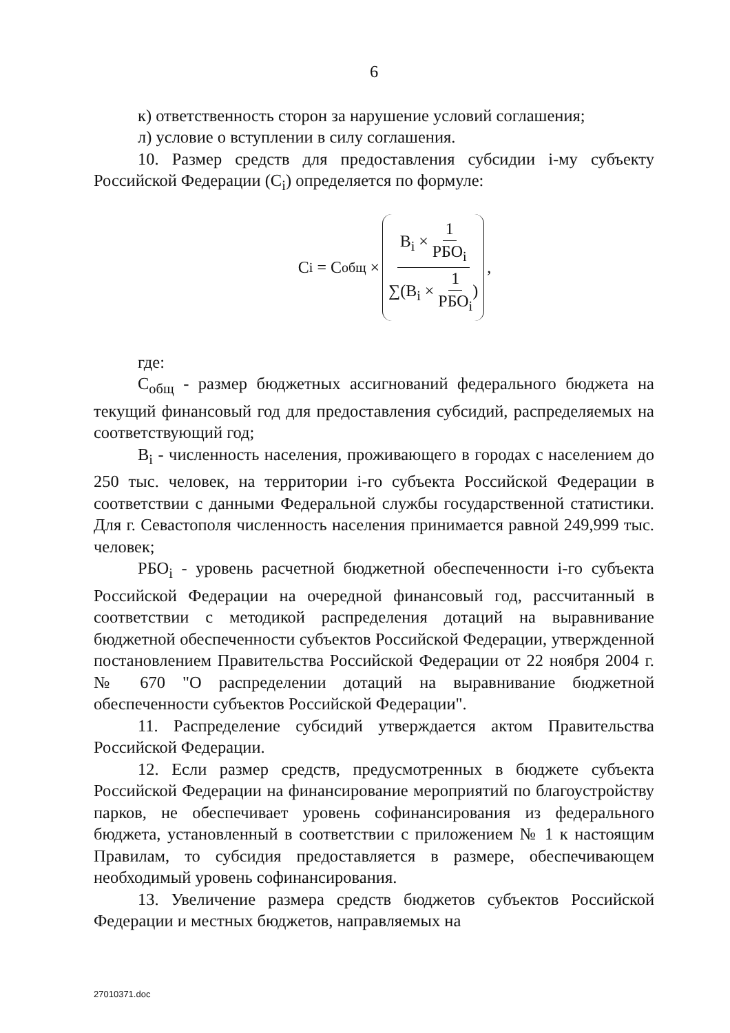6
к) ответственность сторон за нарушение условий соглашения;
л) условие о вступлении в силу соглашения.
10. Размер средств для предоставления субсидии i-му субъекту Российской Федерации (C<sub>i</sub>) определяется по формуле:
C<sub>i</sub> = C<sub>общ</sub> × B<sub>i</sub> × 1 РБО<sub>i</sub> ∑(B<sub>i</sub> × 1 РБО<sub>i</sub>),
где:
C<sub>общ</sub> - размер бюджетных ассигнований федерального бюджета на текущий финансовый год для предоставления субсидий, распределяемых на соответствующий год;
B<sub>i</sub> - численность населения, проживающего в городах с населением до 250 тыс. человек, на территории i-го субъекта Российской Федерации в соответствии с данными Федеральной службы государственной статистики. Для г. Севастополя численность населения принимается равной 249,999 тыс. человек;
РБО<sub>i</sub> - уровень расчетной бюджетной обеспеченности i-го субъекта Российской Федерации на очередной финансовый год, рассчитанный в соответствии с методикой распределения дотаций на выравнивание бюджетной обеспеченности субъектов Российской Федерации, утвержденной постановлением Правительства Российской Федерации от 22 ноября 2004 г. № 670 "О распределении дотаций на выравнивание бюджетной обеспеченности субъектов Российской Федерации".
11. Распределение субсидий утверждается актом Правительства Российской Федерации.
12. Если размер средств, предусмотренных в бюджете субъекта Российской Федерации на финансирование мероприятий по благоустройству парков, не обеспечивает уровень софинансирования из федерального бюджета, установленный в соответствии с приложением № 1 к настоящим Правилам, то субсидия предоставляется в размере, обеспечивающем необходимый уровень софинансирования.
13. Увеличение размера средств бюджетов субъектов Российской Федерации и местных бюджетов, направляемых на
27010371.doc